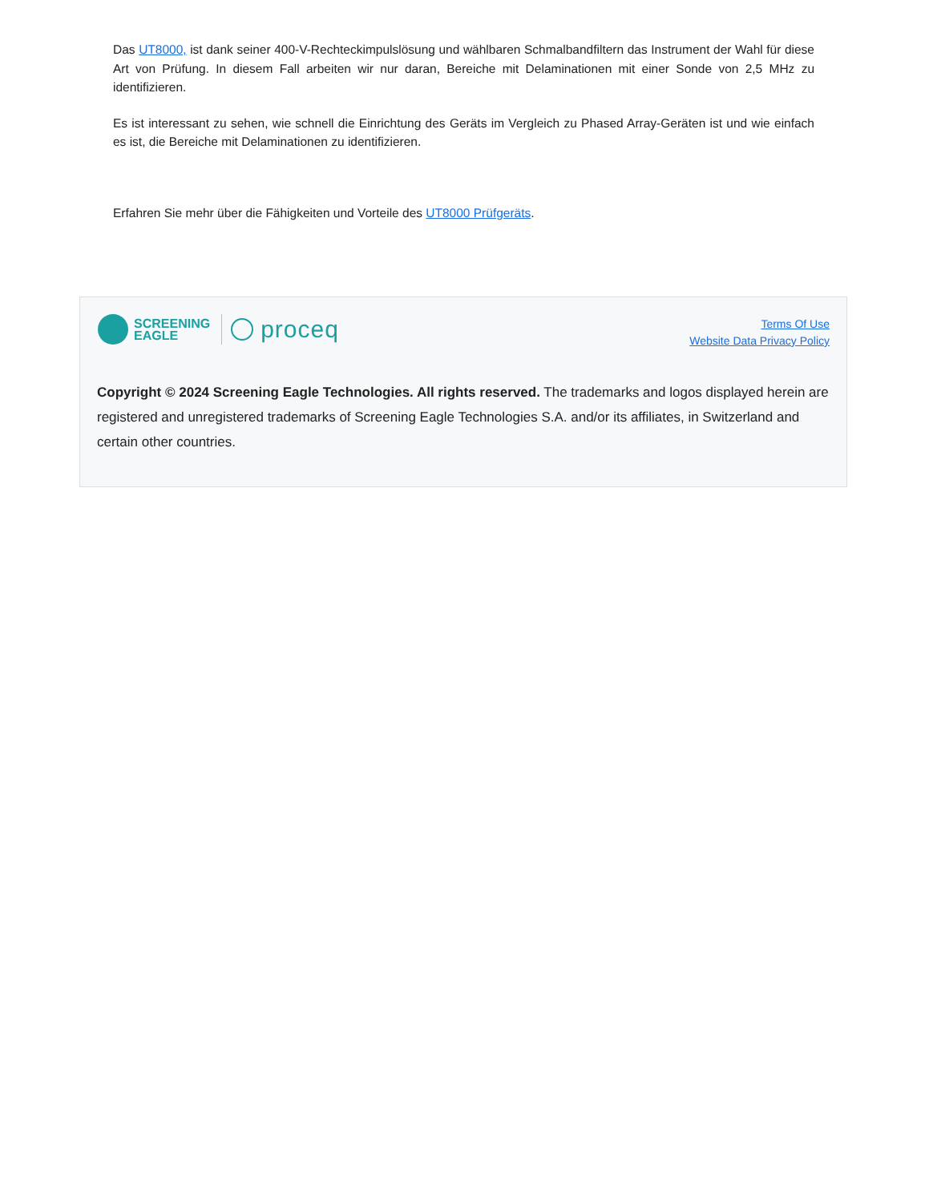Das UT8000, ist dank seiner 400-V-Rechteckimpulslösung und wählbaren Schmalbandfiltern das Instrument der Wahl für diese Art von Prüfung. In diesem Fall arbeiten wir nur daran, Bereiche mit Delaminationen mit einer Sonde von 2,5 MHz zu identifizieren.
Es ist interessant zu sehen, wie schnell die Einrichtung des Geräts im Vergleich zu Phased Array-Geräten ist und wie einfach es ist, die Bereiche mit Delaminationen zu identifizieren.
Erfahren Sie mehr über die Fähigkeiten und Vorteile des UT8000 Prüfgeräts.
SCREENING
EAGLE
proceq
Terms Of Use
Website Data Privacy Policy
Copyright © 2024 Screening Eagle Technologies. All rights reserved. The trademarks and logos displayed herein are registered and unregistered trademarks of Screening Eagle Technologies S.A. and/or its affiliates, in Switzerland and certain other countries.